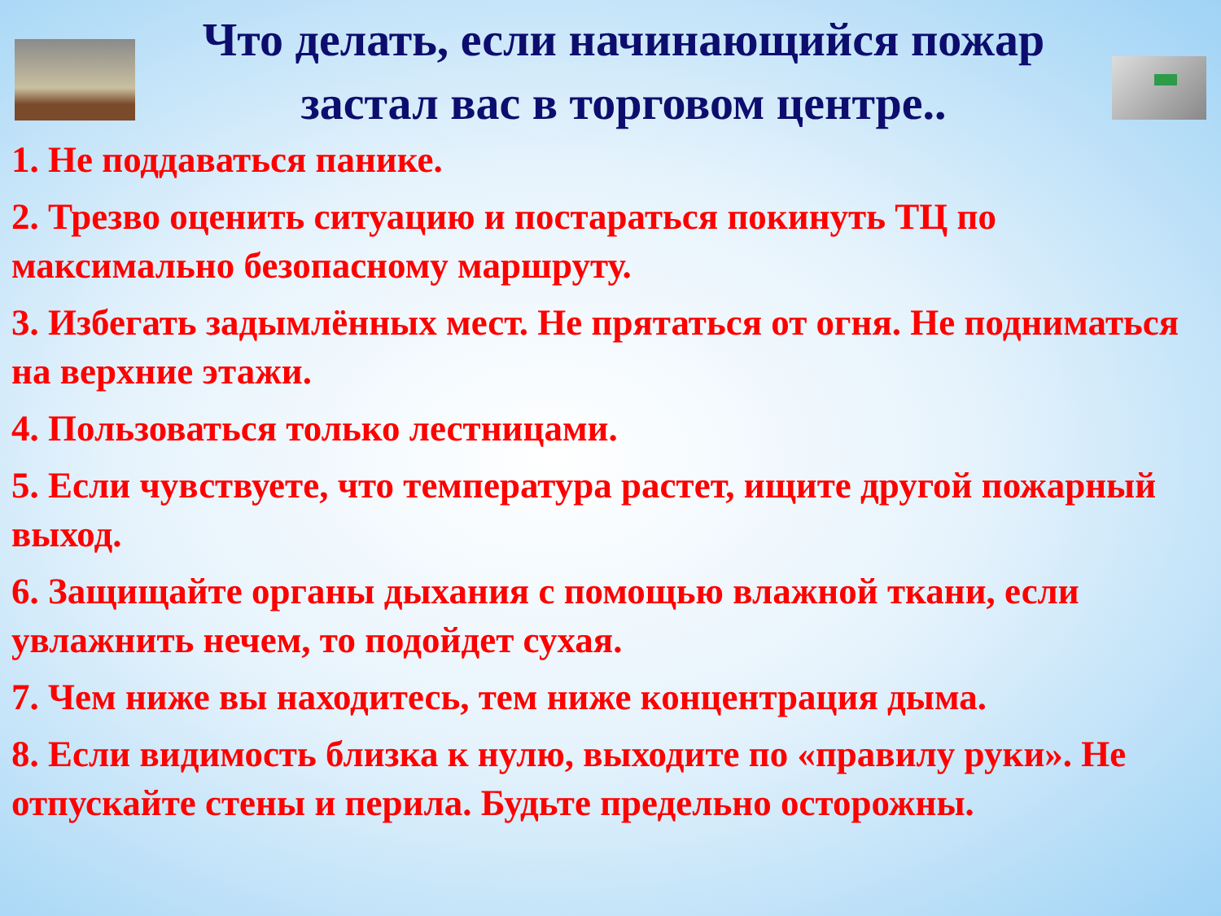Что делать, если начинающийся пожар застал вас в торговом центре..
1. Не поддаваться панике.
2. Трезво оценить ситуацию и постараться покинуть ТЦ по максимально безопасному маршруту.
3. Избегать задымлённых мест. Не прятаться от огня. Не подниматься на верхние этажи.
4. Пользоваться только лестницами.
5. Если чувствуете, что температура растет, ищите другой пожарный выход.
6. Защищайте органы дыхания с помощью влажной ткани, если увлажнить нечем, то подойдет сухая.
7. Чем ниже вы находитесь, тем ниже концентрация дыма.
8. Если видимость близка к нулю, выходите по «правилу руки». Не отпускайте стены и перила. Будьте предельно осторожны.